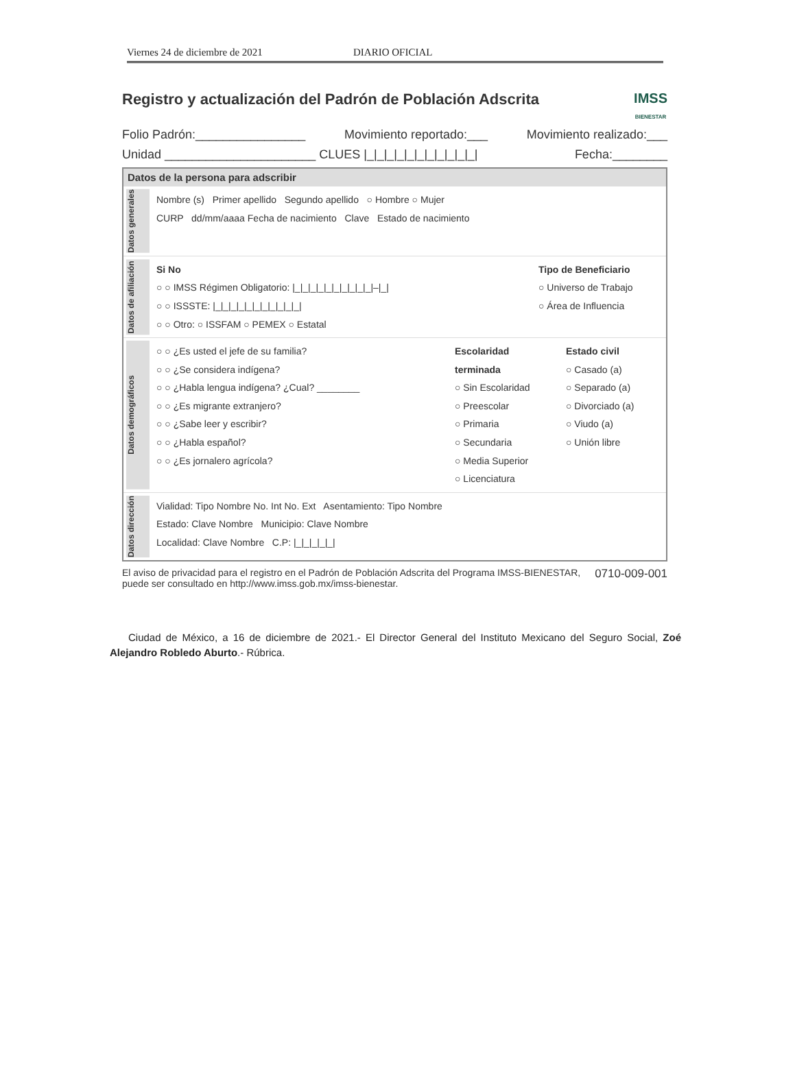Viernes 24 de diciembre de 2021 DIARIO OFICIAL
Registro y actualización del Padrón de Población Adscrita
IMSS
BIENESTAR
Folio Padrón:________________ Movimiento reportado:___ Movimiento realizado:___
Unidad ______________________ CLUES |_|_|_|_|_|_|_|_|_|_|_| Fecha:________
Datos de la persona para adscribir
Datos generales
Nombre (s) Primer apellido Segundo apellido ○ Hombre ○ Mujer
CURP dd/mm/aaaa Fecha de nacimiento Clave Estado de nacimiento
Datos de afiliación
Si No
○ ○ IMSS Régimen Obligatorio: |_|_|_|_|_|_|_|_|_|_|–|_|
○ ○ ISSSTE: |_|_|_|_|_|_|_|_|_|_|_|
○ ○ Otro: ○ ISSFAM ○ PEMEX ○ Estatal
Tipo de Beneficiario
○ Universo de Trabajo
○ Área de Influencia
Datos demográficos
○ ○ ¿Es usted el jefe de su familia?
○ ○ ¿Se considera indígena?
○ ○ ¿Habla lengua indígena? ¿Cual? ________
○ ○ ¿Es migrante extranjero?
○ ○ ¿Sabe leer y escribir?
○ ○ ¿Habla español?
○ ○ ¿Es jornalero agrícola?
Escolaridad terminada
○ Sin Escolaridad
○ Preescolar
○ Primaria
○ Secundaria
○ Media Superior
○ Licenciatura
Estado civil
○ Casado (a)
○ Separado (a)
○ Divorciado (a)
○ Viudo (a)
○ Unión libre
Datos dirección
Vialidad: Tipo Nombre No. Int No. Ext Asentamiento: Tipo Nombre
Estado: Clave Nombre Municipio: Clave Nombre
Localidad: Clave Nombre C.P: |_|_|_|_|_|
El aviso de privacidad para el registro en el Padrón de Población Adscrita del Programa IMSS-BIENESTAR, puede ser consultado en http://www.imss.gob.mx/imss-bienestar. 0710-009-001
Ciudad de México, a 16 de diciembre de 2021.- El Director General del Instituto Mexicano del Seguro Social, Zoé Alejandro Robledo Aburto.- Rúbrica.